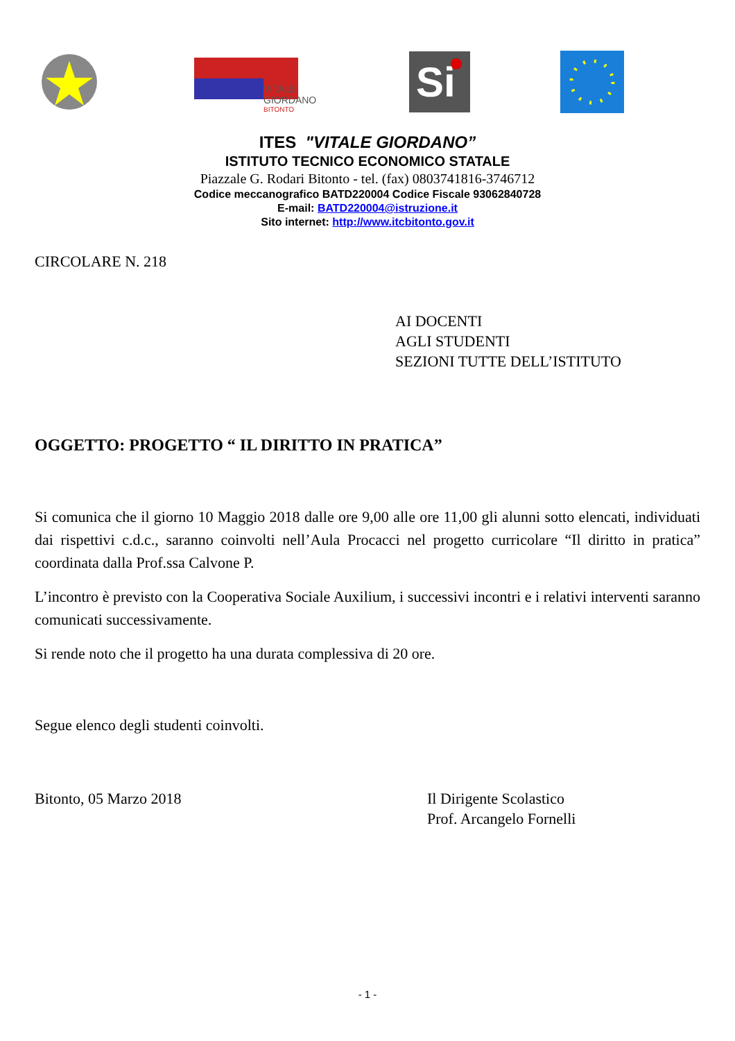VITALE
GIORDANO
BITONTO
Si
ITES "VITALE GIORDANO”
ISTITUTO TECNICO ECONOMICO STATALE
Piazzale G. Rodari Bitonto - tel. (fax) 0803741816-3746712
Codice meccanografico BATD220004 Codice Fiscale 93062840728
E-mail: BATD220004@istruzione.it
Sito internet: http://www.itcbitonto.gov.it
CIRCOLARE N. 218
AI DOCENTI
AGLI STUDENTI
SEZIONI TUTTE DELL’ISTITUTO
OGGETTO: PROGETTO “ IL DIRITTO IN PRATICA”
Si comunica che il giorno 10 Maggio 2018 dalle ore 9,00 alle ore 11,00 gli alunni sotto elencati, individuati dai rispettivi c.d.c., saranno coinvolti nell’Aula Procacci nel progetto curricolare “Il diritto in pratica” coordinata dalla Prof.ssa Calvone P.
L’incontro è previsto con la Cooperativa Sociale Auxilium, i successivi incontri e i relativi interventi saranno comunicati successivamente.
Si rende noto che il progetto ha una durata complessiva di 20 ore.
Segue elenco degli studenti coinvolti.
Bitonto, 05 Marzo 2018 Il Dirigente Scolastico
Prof. Arcangelo Fornelli
- 1 -